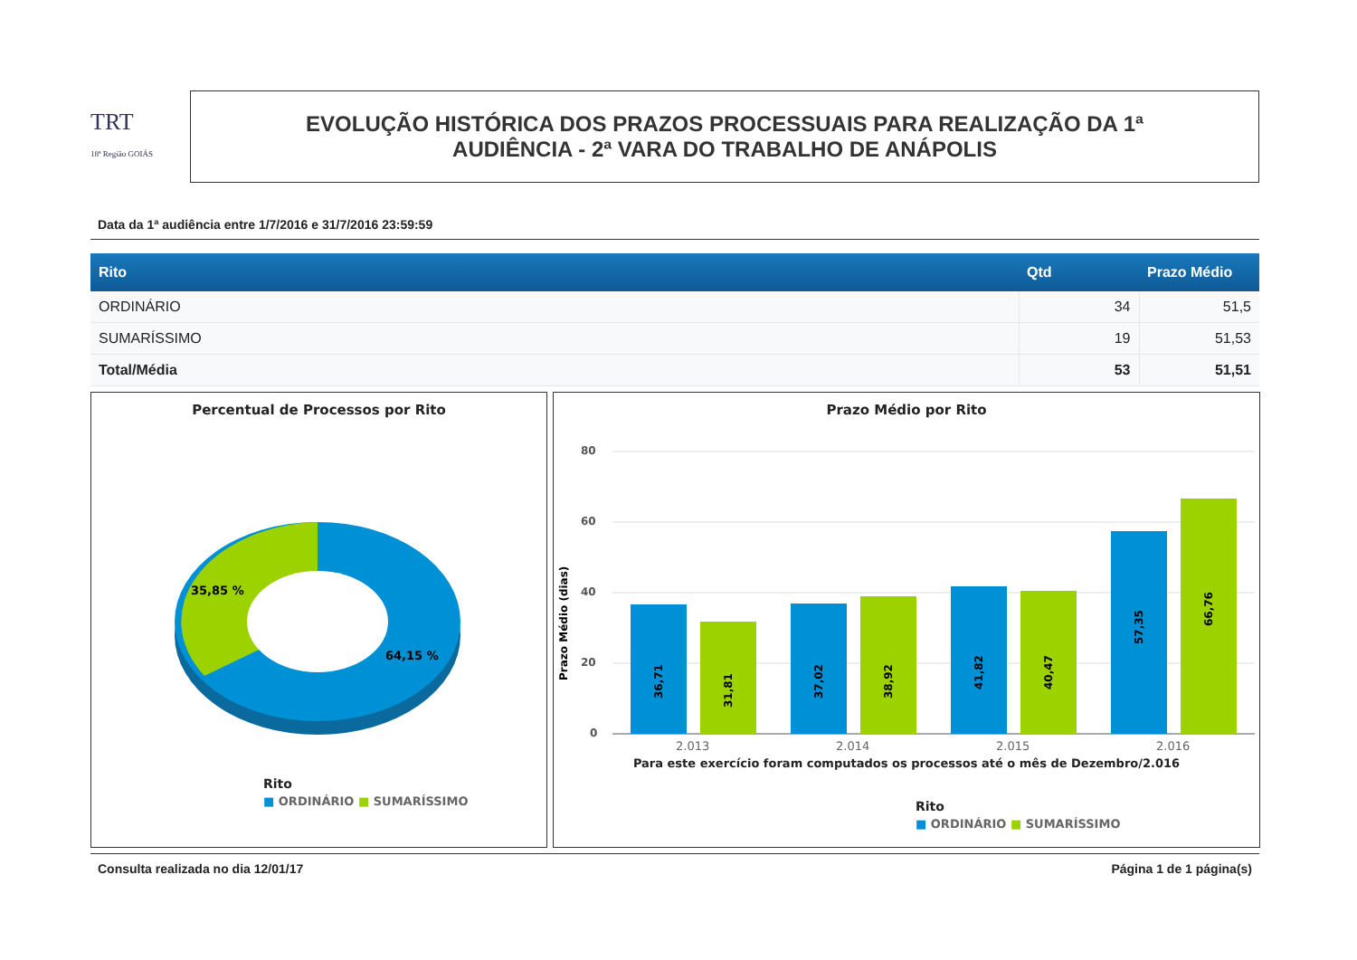TRT
18ª Região GOIÁS
EVOLUÇÃO HISTÓRICA DOS PRAZOS PROCESSUAIS PARA REALIZAÇÃO DA 1ª
AUDIÊNCIA - 2ª VARA DO TRABALHO DE ANÁPOLIS
Data da 1ª audiência entre 1/7/2016 e 31/7/2016 23:59:59
| Rito | Qtd | Prazo Médio |
| --- | --- | --- |
| ORDINÁRIO | 34 | 51,5 |
| SUMARÍSSIMO | 19 | 51,53 |
| Total/Média | 53 | 51,51 |
Percentual de Processos por Rito
35,85 %
64,15 %
Rito
■ ORDINÁRIO ■ SUMARÍSSIMO
Prazo Médio por Rito
80
60
40
20
0
Prazo Médio (dias)
36,71
31,81
37,02
38,92
41,82
40,47
57,35
66,76
2.013
2.014
2.015
2.016
Para este exercício foram computados os processos até o mês de Dezembro/2.016
Rito
■ ORDINÁRIO ■ SUMARÍSSIMO
Consulta realizada no dia 12/01/17 Página 1 de 1 página(s)